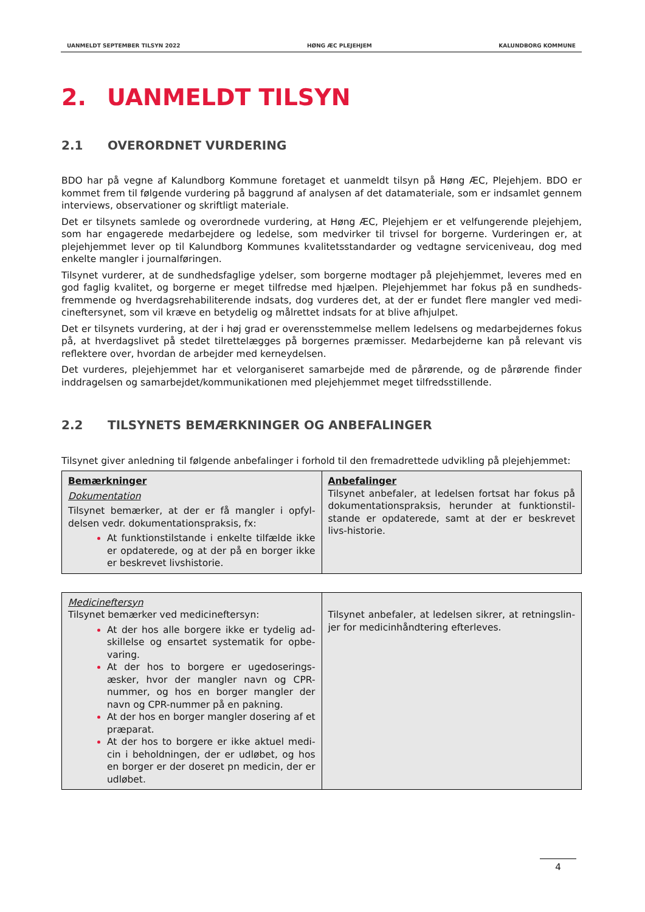UANMELDT SEPTEMBER TILSYN 2022 HØNG ÆC PLEJEHJEM KALUNDBORG KOMMUNE
2. UANMELDT TILSYN
2.1 OVERORDNET VURDERING
BDO har på vegne af Kalundborg Kommune foretaget et uanmeldt tilsyn på Høng ÆC, Plejehjem. BDO er kommet frem til følgende vurdering på baggrund af analysen af det datamateriale, som er indsamlet gennem interviews, observationer og skriftligt materiale.
Det er tilsynets samlede og overordnede vurdering, at Høng ÆC, Plejehjem er et velfungerende plejehjem, som har engagerede medarbejdere og ledelse, som medvirker til trivsel for borgerne. Vurderingen er, at plejehjemmet lever op til Kalundborg Kommunes kvalitetsstandarder og vedtagne serviceniveau, dog med enkelte mangler i journalføringen.
Tilsynet vurderer, at de sundhedsfaglige ydelser, som borgerne modtager på plejehjemmet, leveres med en god faglig kvalitet, og borgerne er meget tilfredse med hjælpen. Plejehjemmet har fokus på en sundheds-fremmende og hverdagsrehabiliterende indsats, dog vurderes det, at der er fundet flere mangler ved medi-cineftersynet, som vil kræve en betydelig og målrettet indsats for at blive afhjulpet.
Det er tilsynets vurdering, at der i høj grad er overensstemmelse mellem ledelsens og medarbejdernes fokus på, at hverdagslivet på stedet tilrettelægges på borgernes præmisser. Medarbejderne kan på relevant vis reflektere over, hvordan de arbejder med kerneydelsen.
Det vurderes, plejehjemmet har et velorganiseret samarbejde med de pårørende, og de pårørende finder inddragelsen og samarbejdet/kommunikationen med plejehjemmet meget tilfredsstillende.
2.2 TILSYNETS BEMÆRKNINGER OG ANBEFALINGER
Tilsynet giver anledning til følgende anbefalinger i forhold til den fremadrettede udvikling på plejehjemmet:
| Bemærkninger Dokumentation Tilsynet bemærker, at der er få mangler i opfyl-delsen vedr. dokumentationspraksis, fx: At funktionstilstande i enkelte tilfælde ikke er opdaterede, og at der på en borger ikke er beskrevet livshistorie. | Anbefalinger Tilsynet anbefaler, at ledelsen fortsat har fokus på dokumentationspraksis, herunder at funktionstil-stande er opdaterede, samt at der er beskrevet livs-historie. |
| Medicineftersyn Tilsynet bemærker ved medicineftersyn: At der hos alle borgere ikke er tydelig ad-skillelse og ensartet systematik for opbe-varing. At der hos to borgere er ugedoserings-æsker, hvor der mangler navn og CPR-nummer, og hos en borger mangler der navn og CPR-nummer på en pakning. At der hos en borger mangler dosering af et præparat. At der hos to borgere er ikke aktuel medi-cin i beholdningen, der er udløbet, og hos en borger er der doseret pn medicin, der er udløbet. | Tilsynet anbefaler, at ledelsen sikrer, at retningslin-jer for medicinhåndtering efterleves. |
4